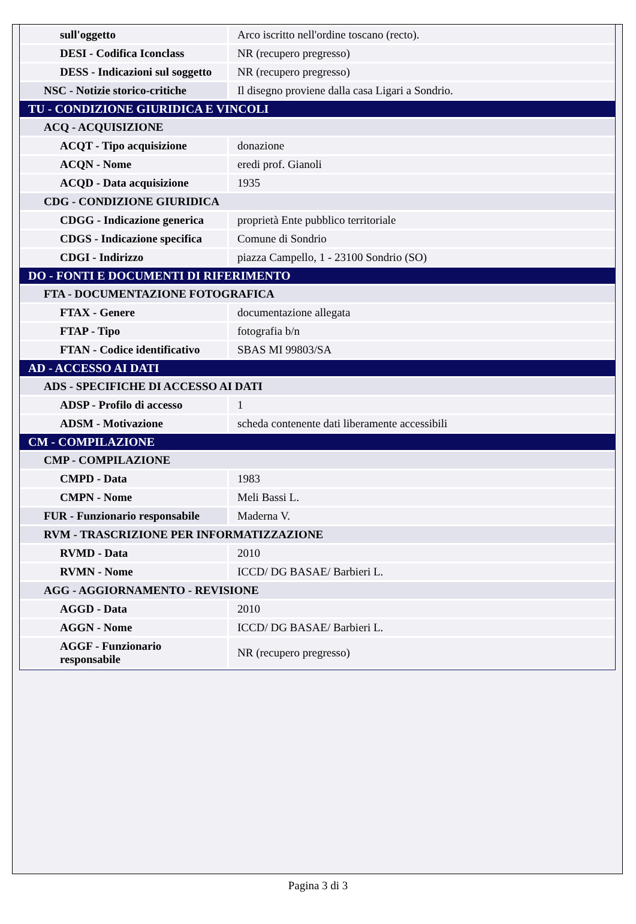| sull'oggetto | Arco iscritto nell'ordine toscano (recto). |
| DESI - Codifica Iconclass | NR (recupero pregresso) |
| DESS - Indicazioni sul soggetto | NR (recupero pregresso) |
| NSC - Notizie storico-critiche | Il disegno proviene dalla casa Ligari a Sondrio. |
| TU - CONDIZIONE GIURIDICA E VINCOLI | |
| ACQ - ACQUISIZIONE | |
| ACQT - Tipo acquisizione | donazione |
| ACQN - Nome | eredi prof. Gianoli |
| ACQD - Data acquisizione | 1935 |
| CDG - CONDIZIONE GIURIDICA | |
| CDGG - Indicazione generica | proprietà Ente pubblico territoriale |
| CDGS - Indicazione specifica | Comune di Sondrio |
| CDGI - Indirizzo | piazza Campello, 1 - 23100 Sondrio (SO) |
| DO - FONTI E DOCUMENTI DI RIFERIMENTO | |
| FTA - DOCUMENTAZIONE FOTOGRAFICA | |
| FTAX - Genere | documentazione allegata |
| FTAP - Tipo | fotografia b/n |
| FTAN - Codice identificativo | SBAS MI 99803/SA |
| AD - ACCESSO AI DATI | |
| ADS - SPECIFICHE DI ACCESSO AI DATI | |
| ADSP - Profilo di accesso | 1 |
| ADSM - Motivazione | scheda contenente dati liberamente accessibili |
| CM - COMPILAZIONE | |
| CMP - COMPILAZIONE | |
| CMPD - Data | 1983 |
| CMPN - Nome | Meli Bassi L. |
| FUR - Funzionario responsabile | Maderna V. |
| RVM - TRASCRIZIONE PER INFORMATIZZAZIONE | |
| RVMD - Data | 2010 |
| RVMN - Nome | ICCD/ DG BASAE/ Barbieri L. |
| AGG - AGGIORNAMENTO - REVISIONE | |
| AGGD - Data | 2010 |
| AGGN - Nome | ICCD/ DG BASAE/ Barbieri L. |
| AGGF - Funzionario responsabile | NR (recupero pregresso) |
Pagina 3 di 3